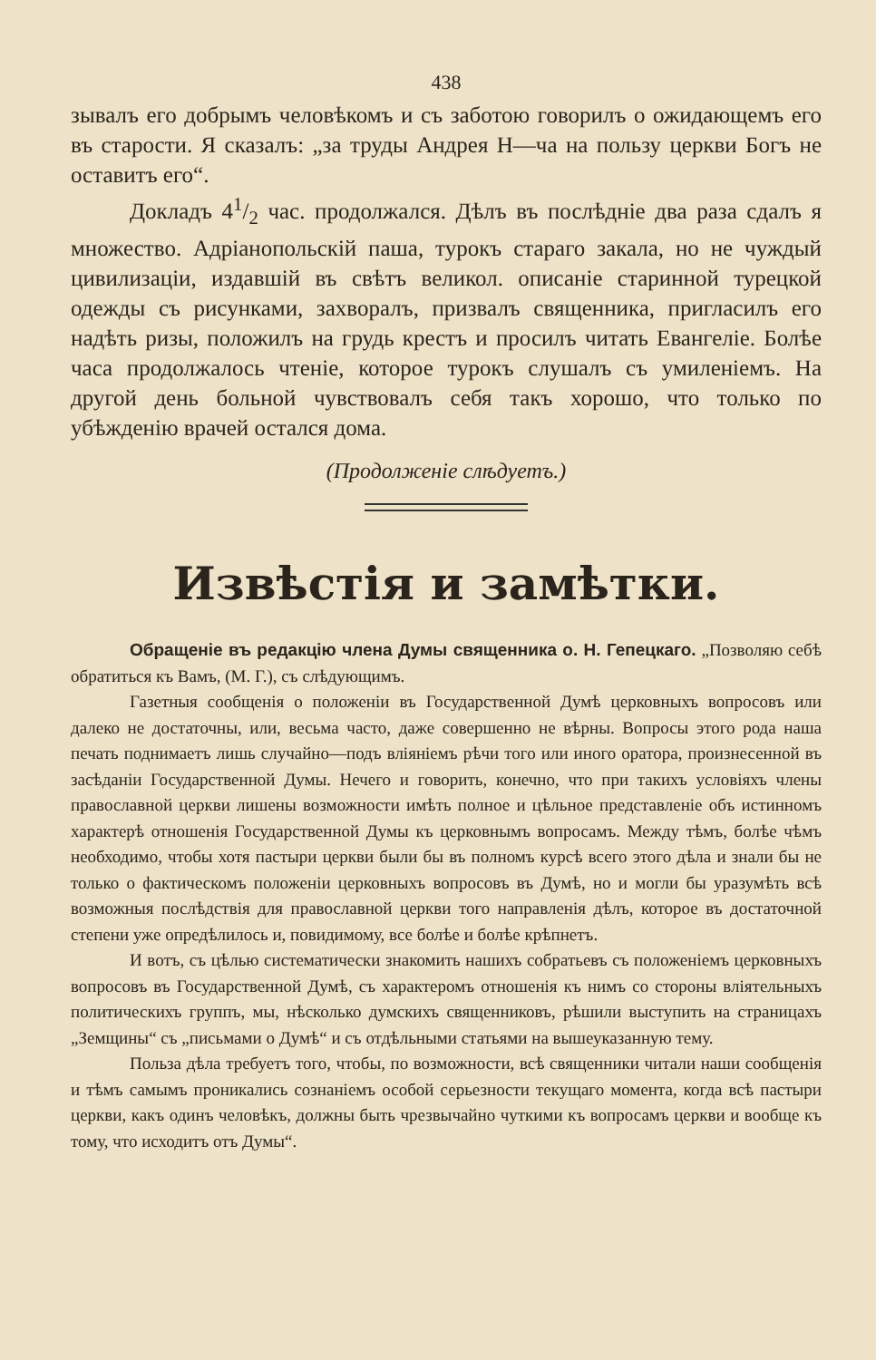438
зывалъ его добрымъ человѣкомъ и съ заботою говорилъ о ожидающемъ его въ старости. Я сказалъ: „за труды Андрея Н—ча на пользу церкви Богъ не оставитъ его“.
Докладъ 41/2 час. продолжался. Дѣлъ въ послѣдніе два раза сдалъ я множество. Адріанопольскій паша, турокъ стараго закала, но не чуждый цивилизаціи, издавшій въ свѣтъ великол. описаніе старинной турецкой одежды съ рисунками, захворалъ, призвалъ священника, пригласилъ его надѣть ризы, положилъ на грудь крестъ и просилъ читать Евангеліе. Болѣе часа продолжалось чтеніе, которое турокъ слушалъ съ умиленіемъ. На другой день больной чувствовалъ себя такъ хорошо, что только по убѣжденію врачей остался дома.
(Продолженіе слѣдуетъ.)
Извѣстія и замѣтки.
Обращеніе въ редакцію члена Думы священника о. Н. Гепецкаго. „Позволяю себѣ обратиться къ Вамъ, (М. Г.), съ слѣдующимъ.
Газетныя сообщенія о положеніи въ Государственной Думѣ церковныхъ вопросовъ или далеко не достаточны, или, весьма часто, даже совершенно не вѣрны. Вопросы этого рода наша печать поднимаетъ лишь случайно—подъ вліяніемъ рѣчи того или иного оратора, произнесенной въ засѣданіи Государственной Думы. Нечего и говорить, конечно, что при такихъ условіяхъ члены православной церкви лишены возможности имѣть полное и цѣльное представленіе объ истинномъ характерѣ отношенія Государственной Думы къ церковнымъ вопросамъ. Между тѣмъ, болѣе чѣмъ необходимо, чтобы хотя пастыри церкви были бы въ полномъ курсѣ всего этого дѣла и знали бы не только о фактическомъ положеніи церковныхъ вопросовъ въ Думѣ, но и могли бы уразумѣть всѣ возможныя послѣдствія для православной церкви того направленія дѣлъ, которое въ достаточной степени уже опредѣлилось и, повидимому, все болѣе и болѣе крѣпнетъ.
И вотъ, съ цѣлью систематически знакомить нашихъ собратьевъ съ положеніемъ церковныхъ вопросовъ въ Государственной Думѣ, съ характеромъ отношенія къ нимъ со стороны вліятельныхъ политическихъ группъ, мы, нѣсколько думскихъ священниковъ, рѣшили выступить на страницахъ „Земщины“ съ „письмами о Думѣ“ и съ отдѣльными статьями на вышеуказанную тему.
Польза дѣла требуетъ того, чтобы, по возможности, всѣ священники читали наши сообщенія и тѣмъ самымъ проникались сознаніемъ особой серьезности текущаго момента, когда всѣ пастыри церкви, какъ одинъ человѣкъ, должны быть чрезвычайно чуткими къ вопросамъ церкви и вообще къ тому, что исходитъ отъ Думы“.